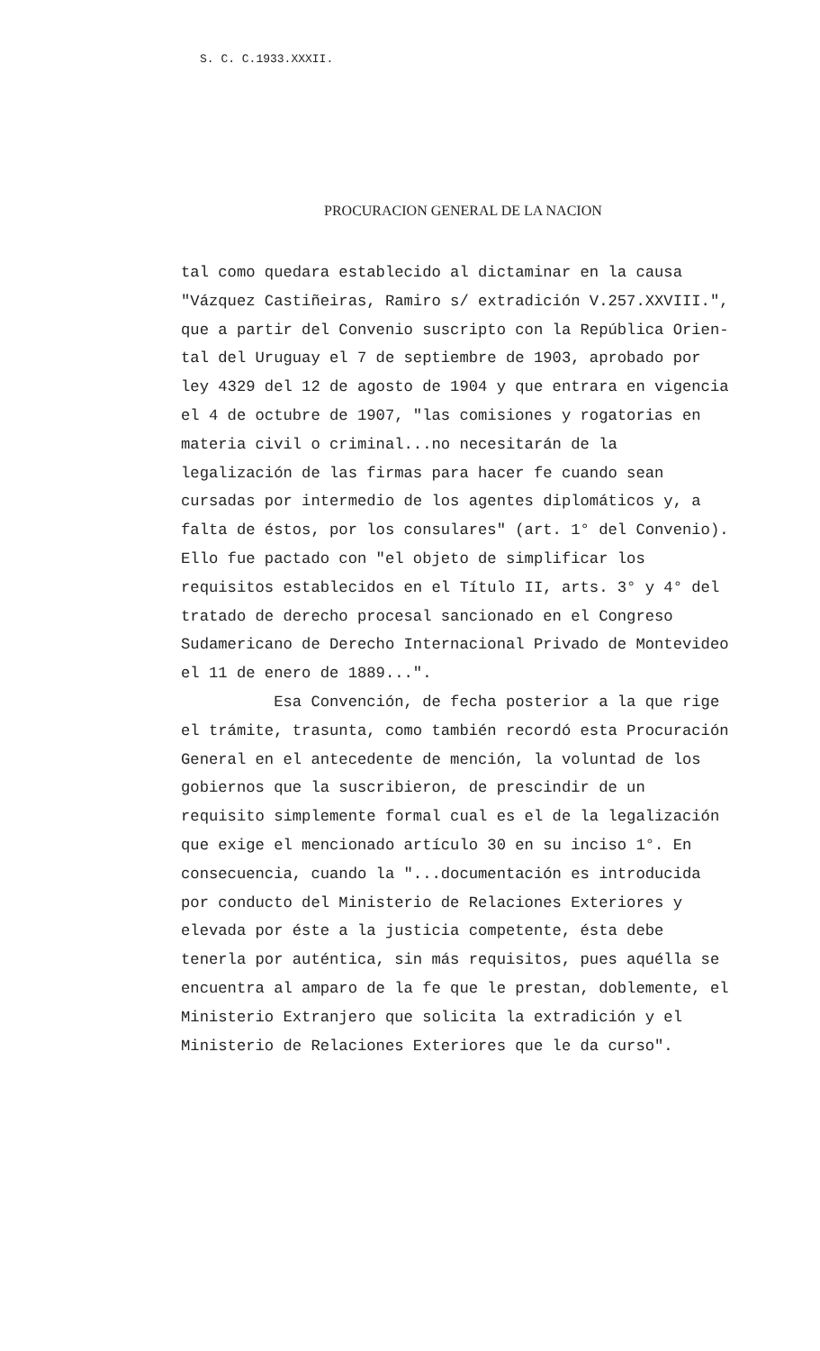S. C. C.1933.XXXII.
PROCURACION GENERAL DE LA NACION
tal como quedara establecido al dictaminar en la causa "Vázquez Castiñeiras, Ramiro s/ extradición V.257.XXVIII.", que a partir del Convenio suscripto con la República Orien- tal del Uruguay el 7 de septiembre de 1903, aprobado por ley 4329 del 12 de agosto de 1904 y que entrara en vigencia el 4 de octubre de 1907, "las comisiones y rogatorias en materia civil o criminal...no necesitarán de la legalización de las firmas para hacer fe cuando sean cursadas por intermedio de los agentes diplomáticos y, a falta de éstos, por los consulares" (art. 1° del Convenio). Ello fue pactado con "el objeto de simplificar los requisitos establecidos en el Título II, arts. 3° y 4° del tratado de derecho procesal sancionado en el Congreso Sudamericano de Derecho Internacional Privado de Montevideo el 11 de enero de 1889...". Esa Convención, de fecha posterior a la que rige el trámite, trasunta, como también recordó esta Procuración General en el antecedente de mención, la voluntad de los gobiernos que la suscribieron, de prescindir de un requisito simplemente formal cual es el de la legalización que exige el mencionado artículo 30 en su inciso 1°. En consecuencia, cuando la "...documentación es introducida por conducto del Ministerio de Relaciones Exteriores y elevada por éste a la justicia competente, ésta debe tenerla por auténtica, sin más requisitos, pues aquélla se encuentra al amparo de la fe que le prestan, doblemente, el Ministerio Extranjero que solicita la extradición y el Ministerio de Relaciones Exteriores que le da curso".